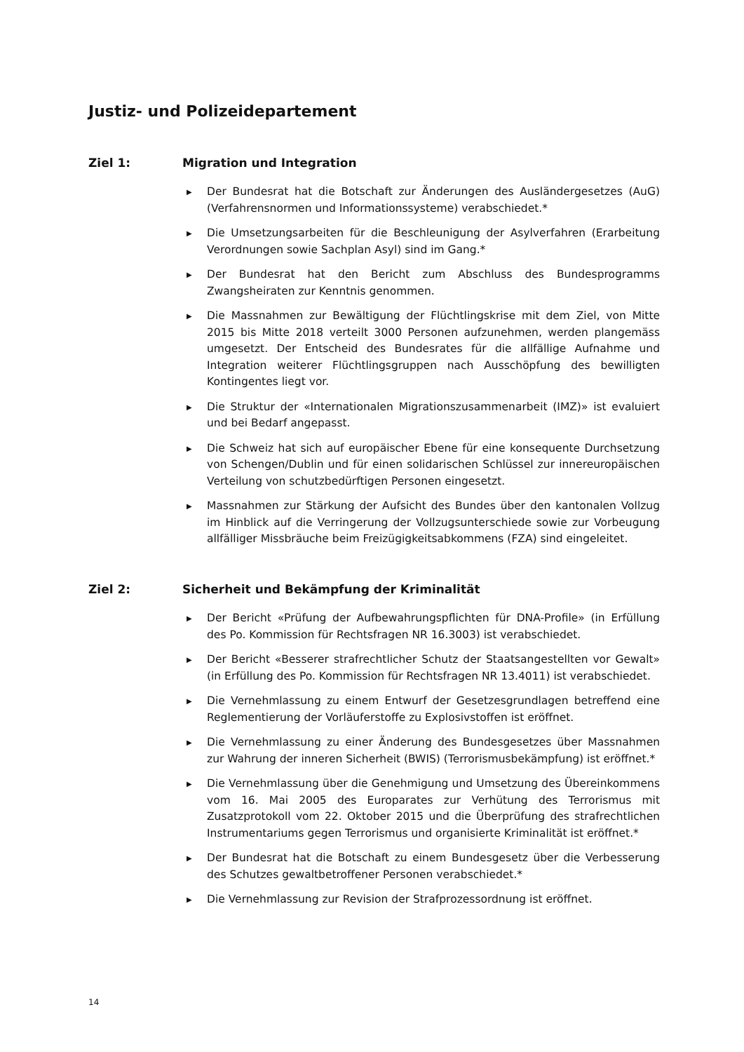Justiz- und Polizeidepartement
Ziel 1: Migration und Integration
▶ Der Bundesrat hat die Botschaft zur Änderungen des Ausländergesetzes (AuG) (Verfahrensnormen und Informationssysteme) verabschiedet.*
▶ Die Umsetzungsarbeiten für die Beschleunigung der Asylverfahren (Erarbeitung Verordnungen sowie Sachplan Asyl) sind im Gang.*
▶ Der Bundesrat hat den Bericht zum Abschluss des Bundesprogramms Zwangsheiraten zur Kenntnis genommen.
▶ Die Massnahmen zur Bewältigung der Flüchtlingskrise mit dem Ziel, von Mitte 2015 bis Mitte 2018 verteilt 3000 Personen aufzunehmen, werden plangemäss umgesetzt. Der Entscheid des Bundesrates für die allfällige Aufnahme und Integration weiterer Flüchtlingsgruppen nach Ausschöpfung des bewilligten Kontingentes liegt vor.
▶ Die Struktur der «Internationalen Migrationszusammenarbeit (IMZ)» ist evaluiert und bei Bedarf angepasst.
▶ Die Schweiz hat sich auf europäischer Ebene für eine konsequente Durchsetzung von Schengen/Dublin und für einen solidarischen Schlüssel zur innereuropäischen Verteilung von schutzbedürftigen Personen eingesetzt.
▶ Massnahmen zur Stärkung der Aufsicht des Bundes über den kantonalen Vollzug im Hinblick auf die Verringerung der Vollzugsunterschiede sowie zur Vorbeugung allfälliger Missbräuche beim Freizügigkeitsabkommens (FZA) sind eingeleitet.
Ziel 2: Sicherheit und Bekämpfung der Kriminalität
▶ Der Bericht «Prüfung der Aufbewahrungspflichten für DNA-Profile» (in Erfüllung des Po. Kommission für Rechtsfragen NR 16.3003) ist verabschiedet.
▶ Der Bericht «Besserer strafrechtlicher Schutz der Staatsangestellten vor Gewalt» (in Erfüllung des Po. Kommission für Rechtsfragen NR 13.4011) ist verabschiedet.
▶ Die Vernehmlassung zu einem Entwurf der Gesetzesgrundlagen betreffend eine Reglementierung der Vorläuferstoffe zu Explosivstoffen ist eröffnet.
▶ Die Vernehmlassung zu einer Änderung des Bundesgesetzes über Massnahmen zur Wahrung der inneren Sicherheit (BWIS) (Terrorismusbekämpfung) ist eröffnet.*
▶ Die Vernehmlassung über die Genehmigung und Umsetzung des Übereinkommens vom 16. Mai 2005 des Europarates zur Verhütung des Terrorismus mit Zusatzprotokoll vom 22. Oktober 2015 und die Überprüfung des strafrechtlichen Instrumentariums gegen Terrorismus und organisierte Kriminalität ist eröffnet.*
▶ Der Bundesrat hat die Botschaft zu einem Bundesgesetz über die Verbesserung des Schutzes gewaltbetroffener Personen verabschiedet.*
▶ Die Vernehmlassung zur Revision der Strafprozessordnung ist eröffnet.
14